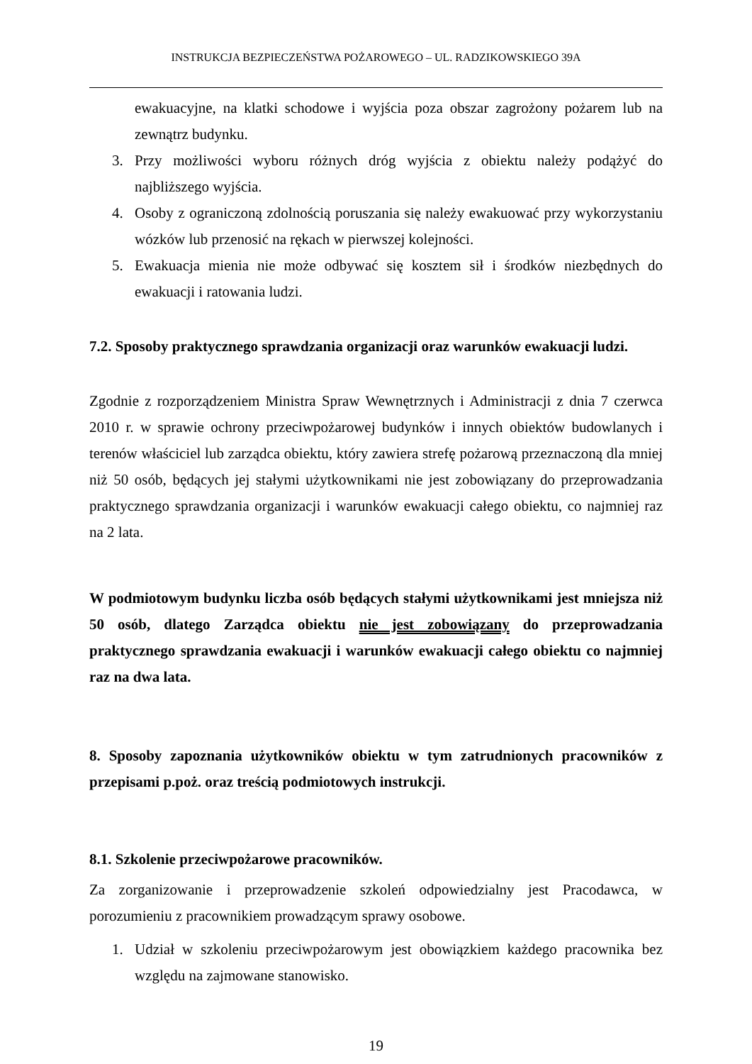INSTRUKCJA BEZPIECZEŃSTWA POŻAROWEGO – UL. RADZIKOWSKIEGO 39A
ewakuacyjne, na klatki schodowe i wyjścia poza obszar zagrożony pożarem lub na zewnątrz budynku.
3. Przy możliwości wyboru różnych dróg wyjścia z obiektu należy podążyć do najbliższego wyjścia.
4. Osoby z ograniczoną zdolnością poruszania się należy ewakuować przy wykorzystaniu wózków lub przenosić na rękach w pierwszej kolejności.
5. Ewakuacja mienia nie może odbywać się kosztem sił i środków niezbędnych do ewakuacji i ratowania ludzi.
7.2. Sposoby praktycznego sprawdzania organizacji oraz warunków ewakuacji ludzi.
Zgodnie z rozporządzeniem Ministra Spraw Wewnętrznych i Administracji z dnia 7 czerwca 2010 r. w sprawie ochrony przeciwpożarowej budynków i innych obiektów budowlanych i terenów właściciel lub zarządca obiektu, który zawiera strefę pożarową przeznaczoną dla mniej niż 50 osób, będących jej stałymi użytkownikami nie jest zobowiązany do przeprowadzania praktycznego sprawdzania organizacji i warunków ewakuacji całego obiektu, co najmniej raz na 2 lata.
W podmiotowym budynku liczba osób będących stałymi użytkownikami jest mniejsza niż 50 osób, dlatego Zarządca obiektu nie jest zobowiązany do przeprowadzania praktycznego sprawdzania ewakuacji i warunków ewakuacji całego obiektu co najmniej raz na dwa lata.
8. Sposoby zapoznania użytkowników obiektu w tym zatrudnionych pracowników z przepisami p.poż. oraz treścią podmiotowych instrukcji.
8.1. Szkolenie przeciwpożarowe pracowników.
Za zorganizowanie i przeprowadzenie szkoleń odpowiedzialny jest Pracodawca, w porozumieniu z pracownikiem prowadzącym sprawy osobowe.
1. Udział w szkoleniu przeciwpożarowym jest obowiązkiem każdego pracownika bez względu na zajmowane stanowisko.
19